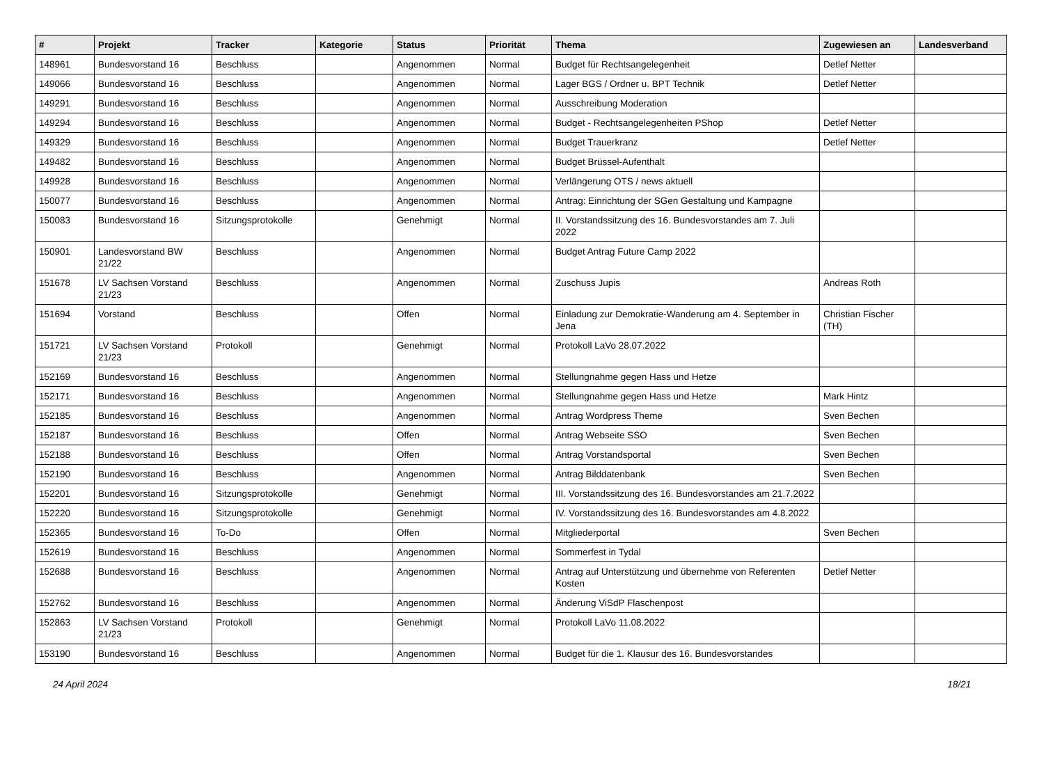| # | Projekt | Tracker | Kategorie | Status | Priorität | Thema | Zugewiesen an | Landesverband |
| --- | --- | --- | --- | --- | --- | --- | --- | --- |
| 148961 | Bundesvorstand 16 | Beschluss | | Angenommen | Normal | Budget für Rechtsangelegenheit | Detlef Netter | |
| 149066 | Bundesvorstand 16 | Beschluss | | Angenommen | Normal | Lager BGS / Ordner u. BPT Technik | Detlef Netter | |
| 149291 | Bundesvorstand 16 | Beschluss | | Angenommen | Normal | Ausschreibung Moderation | | |
| 149294 | Bundesvorstand 16 | Beschluss | | Angenommen | Normal | Budget - Rechtsangelegenheiten PShop | Detlef Netter | |
| 149329 | Bundesvorstand 16 | Beschluss | | Angenommen | Normal | Budget Trauerkranz | Detlef Netter | |
| 149482 | Bundesvorstand 16 | Beschluss | | Angenommen | Normal | Budget Brüssel-Aufenthalt | | |
| 149928 | Bundesvorstand 16 | Beschluss | | Angenommen | Normal | Verlängerung OTS / news aktuell | | |
| 150077 | Bundesvorstand 16 | Beschluss | | Angenommen | Normal | Antrag: Einrichtung der SGen Gestaltung und Kampagne | | |
| 150083 | Bundesvorstand 16 | Sitzungsprotokolle | | Genehmigt | Normal | II. Vorstandssitzung des 16. Bundesvorstandes am 7. Juli 2022 | | |
| 150901 | Landesvorstand BW 21/22 | Beschluss | | Angenommen | Normal | Budget Antrag Future Camp 2022 | | |
| 151678 | LV Sachsen Vorstand 21/23 | Beschluss | | Angenommen | Normal | Zuschuss Jupis | Andreas Roth | |
| 151694 | Vorstand | Beschluss | | Offen | Normal | Einladung zur Demokratie-Wanderung am 4. September in Jena | Christian Fischer (TH) | |
| 151721 | LV Sachsen Vorstand 21/23 | Protokoll | | Genehmigt | Normal | Protokoll LaVo 28.07.2022 | | |
| 152169 | Bundesvorstand 16 | Beschluss | | Angenommen | Normal | Stellungnahme gegen Hass und Hetze | | |
| 152171 | Bundesvorstand 16 | Beschluss | | Angenommen | Normal | Stellungnahme gegen Hass und Hetze | Mark Hintz | |
| 152185 | Bundesvorstand 16 | Beschluss | | Angenommen | Normal | Antrag Wordpress Theme | Sven Bechen | |
| 152187 | Bundesvorstand 16 | Beschluss | | Offen | Normal | Antrag Webseite SSO | Sven Bechen | |
| 152188 | Bundesvorstand 16 | Beschluss | | Offen | Normal | Antrag Vorstandsportal | Sven Bechen | |
| 152190 | Bundesvorstand 16 | Beschluss | | Angenommen | Normal | Antrag Bilddatenbank | Sven Bechen | |
| 152201 | Bundesvorstand 16 | Sitzungsprotokolle | | Genehmigt | Normal | III. Vorstandssitzung des 16. Bundesvorstandes am 21.7.2022 | | |
| 152220 | Bundesvorstand 16 | Sitzungsprotokolle | | Genehmigt | Normal | IV. Vorstandssitzung des 16. Bundesvorstandes am 4.8.2022 | | |
| 152365 | Bundesvorstand 16 | To-Do | | Offen | Normal | Mitgliederportal | Sven Bechen | |
| 152619 | Bundesvorstand 16 | Beschluss | | Angenommen | Normal | Sommerfest in Tydal | | |
| 152688 | Bundesvorstand 16 | Beschluss | | Angenommen | Normal | Antrag auf Unterstützung und übernehme von Referenten Kosten | Detlef Netter | |
| 152762 | Bundesvorstand 16 | Beschluss | | Angenommen | Normal | Änderung ViSdP Flaschenpost | | |
| 152863 | LV Sachsen Vorstand 21/23 | Protokoll | | Genehmigt | Normal | Protokoll LaVo 11.08.2022 | | |
| 153190 | Bundesvorstand 16 | Beschluss | | Angenommen | Normal | Budget für die 1. Klausur des 16. Bundesvorstandes | | |
24 April 2024 18/21